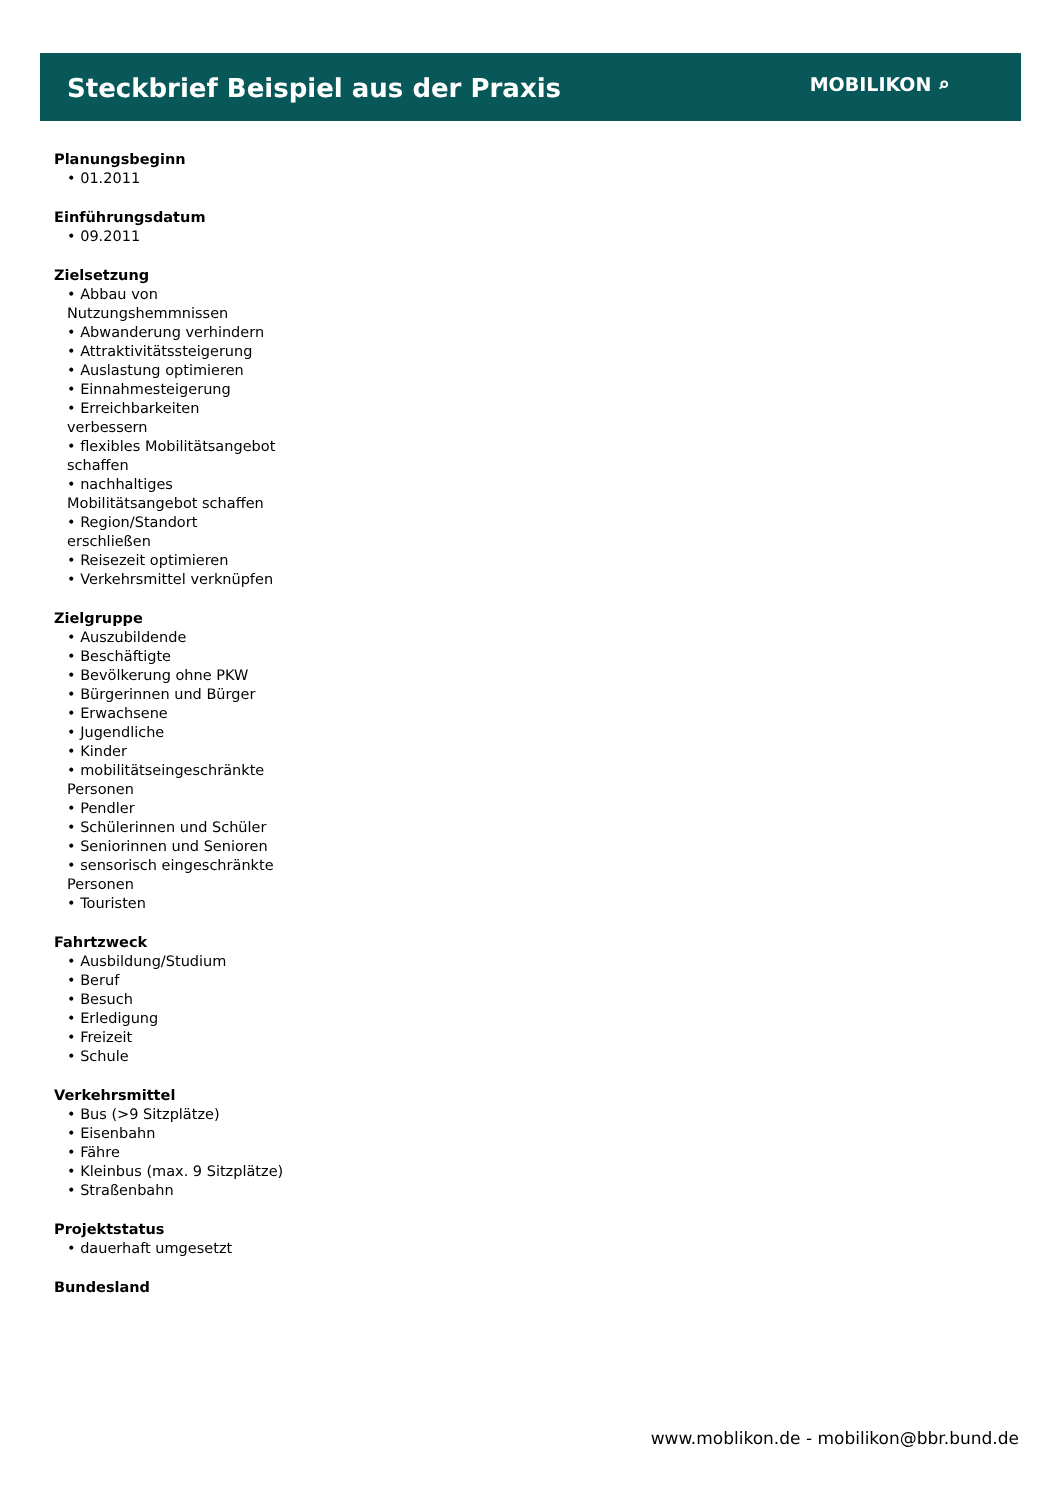Steckbrief Beispiel aus der Praxis
MOBILIKON ⌕
Planungsbeginn
• 01.2011
Einführungsdatum
• 09.2011
Zielsetzung
• Abbau von Nutzungshemmnissen
• Abwanderung verhindern
• Attraktivitätssteigerung
• Auslastung optimieren
• Einnahmesteigerung
• Erreichbarkeiten verbessern
• flexibles Mobilitätsangebot schaffen
• nachhaltiges Mobilitätsangebot schaffen
• Region/Standort erschließen
• Reisezeit optimieren
• Verkehrsmittel verknüpfen
Zielgruppe
• Auszubildende
• Beschäftigte
• Bevölkerung ohne PKW
• Bürgerinnen und Bürger
• Erwachsene
• Jugendliche
• Kinder
• mobilitätseingeschränkte Personen
• Pendler
• Schülerinnen und Schüler
• Seniorinnen und Senioren
• sensorisch eingeschränkte Personen
• Touristen
Fahrtzweck
• Ausbildung/Studium
• Beruf
• Besuch
• Erledigung
• Freizeit
• Schule
Verkehrsmittel
• Bus (>9 Sitzplätze)
• Eisenbahn
• Fähre
• Kleinbus (max. 9 Sitzplätze)
• Straßenbahn
Projektstatus
• dauerhaft umgesetzt
Bundesland
www.moblikon.de - mobilikon@bbr.bund.de